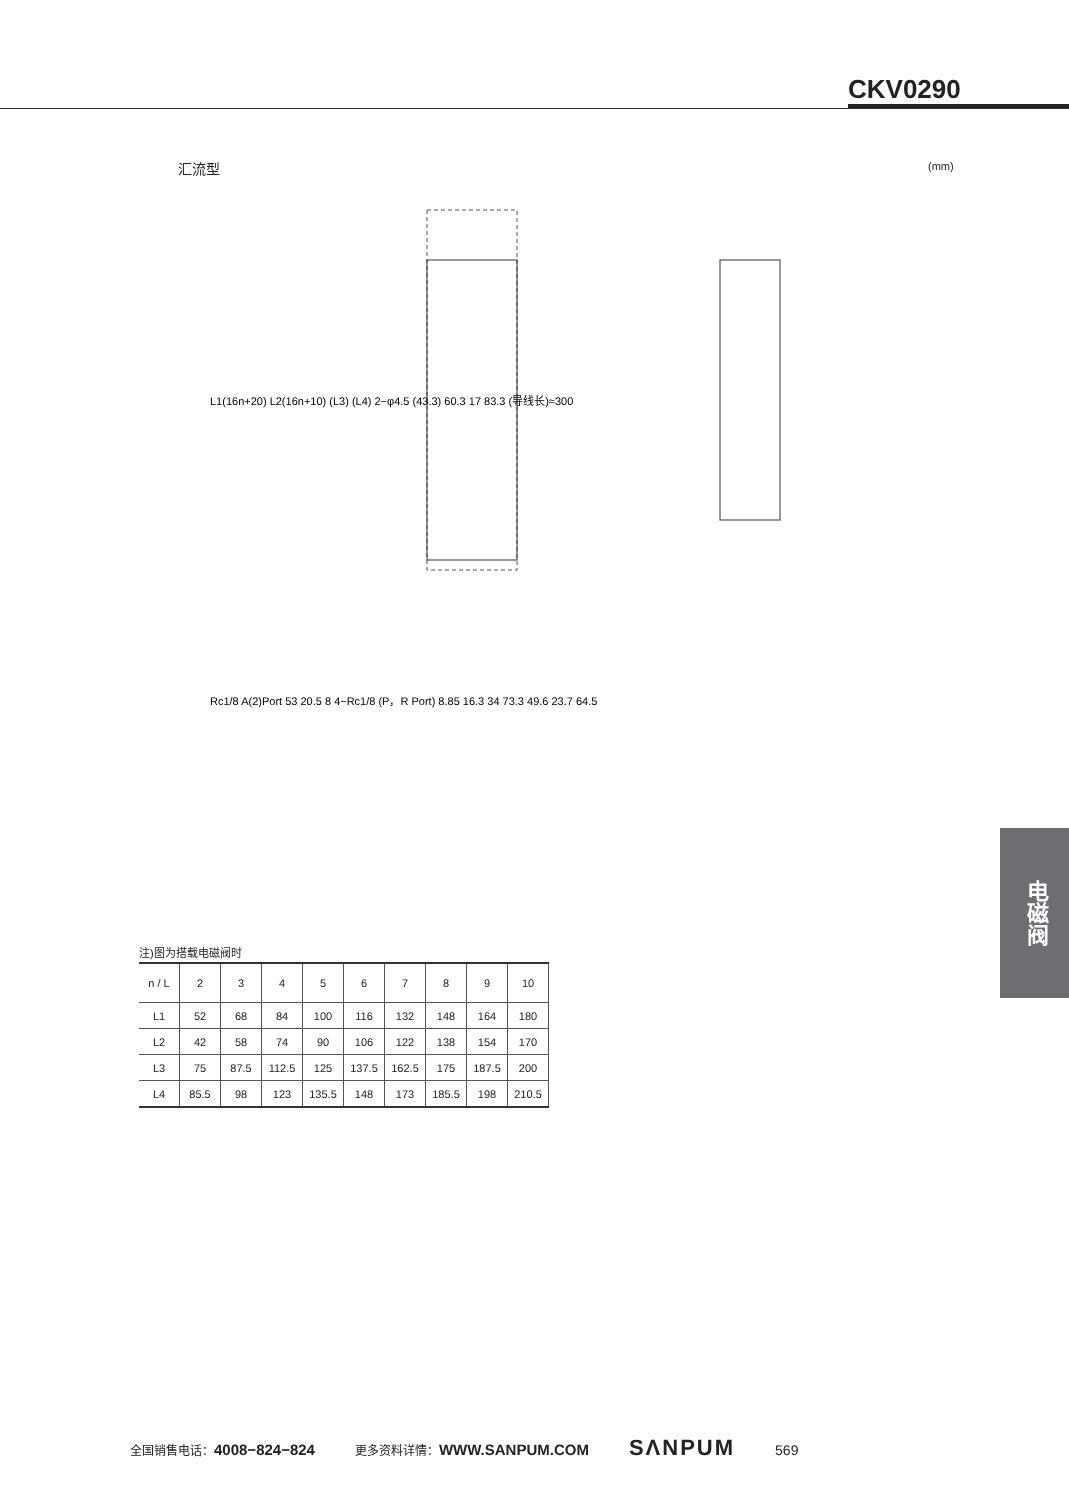CKV0290
汇流型 (mm)
L1(16n+20) L2(16n+10) (L3) (L4) 2−φ4.5 (43.3) 60.3 17 83.3 (导线长)≈300
Rc1/8 A(2)Port 53 20.5 8 4−Rc1/8 (P，R Port) 8.85 16.3 34 73.3 49.6 23.7 64.5
注)图为搭载电磁阀时
| n / L | 2 | 3 | 4 | 5 | 6 | 7 | 8 | 9 | 10 |
| --- | --- | --- | --- | --- | --- | --- | --- | --- | --- |
| L1 | 52 | 68 | 84 | 100 | 116 | 132 | 148 | 164 | 180 |
| L2 | 42 | 58 | 74 | 90 | 106 | 122 | 138 | 154 | 170 |
| L3 | 75 | 87.5 | 112.5 | 125 | 137.5 | 162.5 | 175 | 187.5 | 200 |
| L4 | 85.5 | 98 | 123 | 135.5 | 148 | 173 | 185.5 | 198 | 210.5 |
电磁阀
全国销售电话：4008−824−824 更多资料详情：WWW.SANPUM.COM SΛNPUM 569